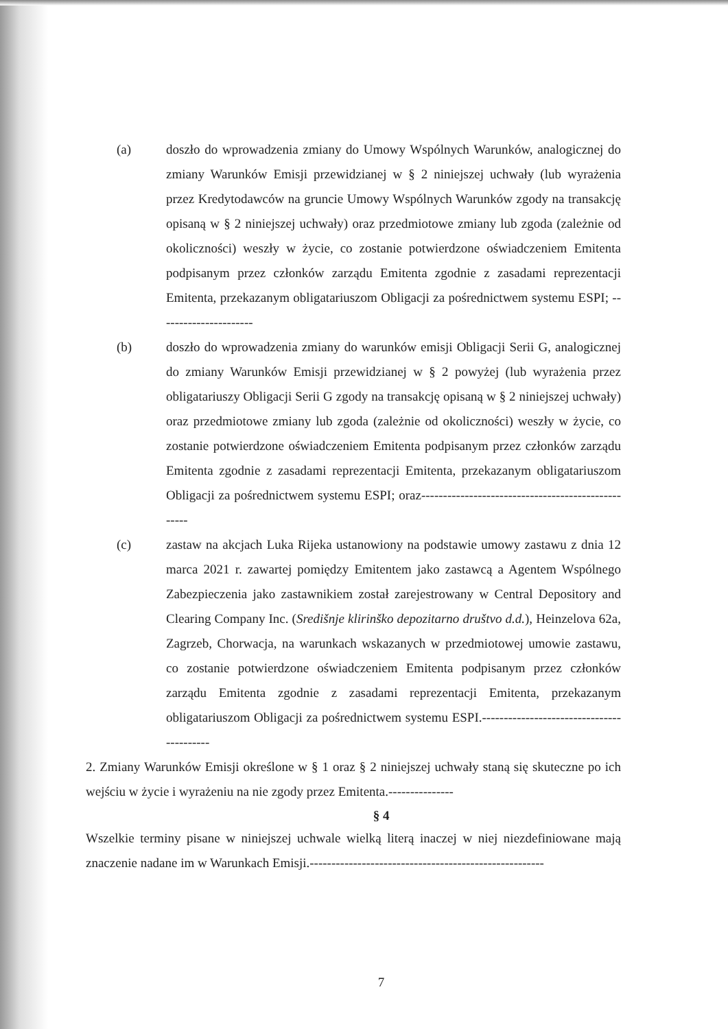(a) doszło do wprowadzenia zmiany do Umowy Wspólnych Warunków, analogicznej do zmiany Warunków Emisji przewidzianej w § 2 niniejszej uchwały (lub wyrażenia przez Kredytodawców na gruncie Umowy Wspólnych Warunków zgody na transakcję opisaną w § 2 niniejszej uchwały) oraz przedmiotowe zmiany lub zgoda (zależnie od okoliczności) weszły w życie, co zostanie potwierdzone oświadczeniem Emitenta podpisanym przez członków zarządu Emitenta zgodnie z zasadami reprezentacji Emitenta, przekazanym obligatariuszom Obligacji za pośrednictwem systemu ESPI; ----------------------
(b) doszło do wprowadzenia zmiany do warunków emisji Obligacji Serii G, analogicznej do zmiany Warunków Emisji przewidzianej w § 2 powyżej (lub wyrażenia przez obligatariuszy Obligacji Serii G zgody na transakcję opisaną w § 2 niniejszej uchwały) oraz przedmiotowe zmiany lub zgoda (zależnie od okoliczności) weszły w życie, co zostanie potwierdzone oświadczeniem Emitenta podpisanym przez członków zarządu Emitenta zgodnie z zasadami reprezentacji Emitenta, przekazanym obligatariuszom Obligacji za pośrednictwem systemu ESPI; oraz---------------------------------------------------
(c) zastaw na akcjach Luka Rijeka ustanowiony na podstawie umowy zastawu z dnia 12 marca 2021 r. zawartej pomiędzy Emitentem jako zastawcą a Agentem Wspólnego Zabezpieczenia jako zastawnikiem został zarejestrowany w Central Depository and Clearing Company Inc. (Središnje klirinško depozitarno društvo d.d.), Heinzelova 62a, Zagrzeb, Chorwacja, na warunkach wskazanych w przedmiotowej umowie zastawu, co zostanie potwierdzone oświadczeniem Emitenta podpisanym przez członków zarządu Emitenta zgodnie z zasadami reprezentacji Emitenta, przekazanym obligatariuszom Obligacji za pośrednictwem systemu ESPI.------------------------------------------
2. Zmiany Warunków Emisji określone w § 1 oraz § 2 niniejszej uchwały staną się skuteczne po ich wejściu w życie i wyrażeniu na nie zgody przez Emitenta.---------------
§ 4
Wszelkie terminy pisane w niniejszej uchwale wielką literą inaczej w niej niezdefiniowane mają znaczenie nadane im w Warunkach Emisji.------------------------------------------------------
7